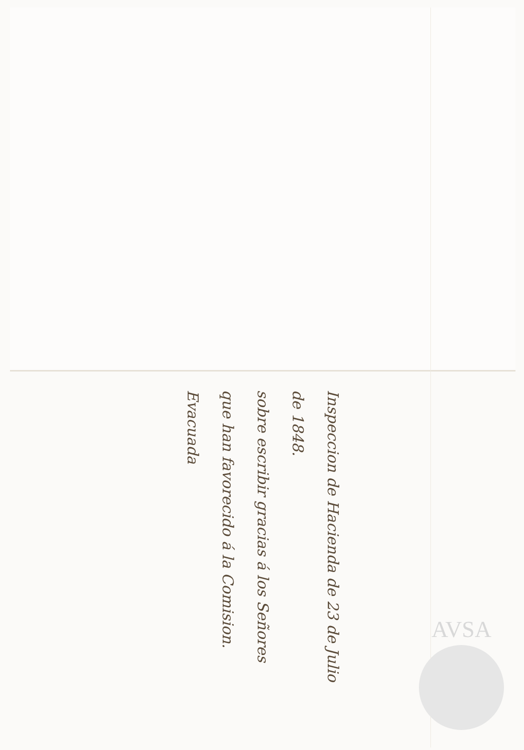Inspeccion de Hacienda de 23 de Julio de 1848.
sobre escribir gracias á los Señores que han favorecido á la Comision.
Evacuada
AVSA